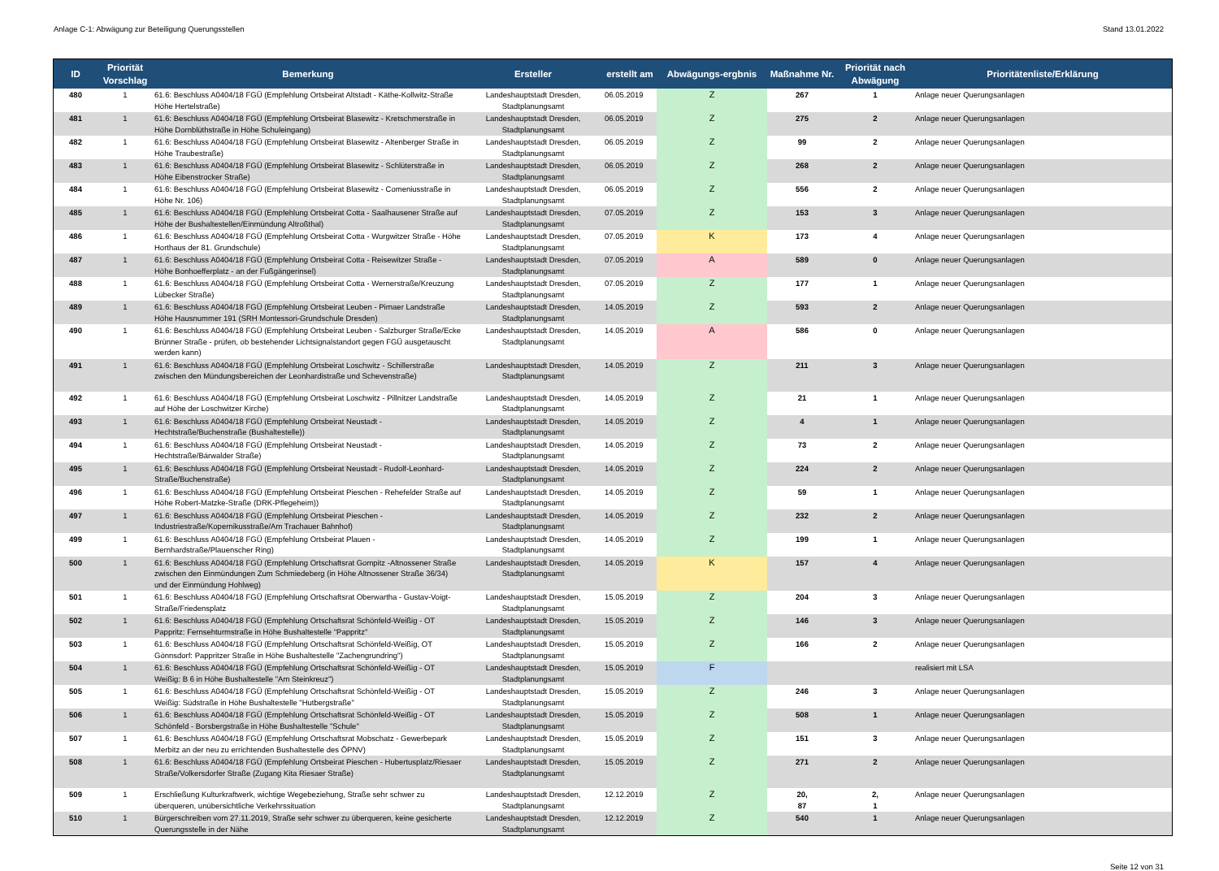Anlage C-1: Abwägung zur Beteiligung Querungsstellen Stand 13.01.2022
| ID | Priorität Vorschlag | Bemerkung | Ersteller | erstellt am | Abwägungs-ergbnis | Maßnahme Nr. | Priorität nach Abwägung | Prioritätenliste/Erklärung |
| --- | --- | --- | --- | --- | --- | --- | --- | --- |
| 480 | 1 | 61.6: Beschluss A0404/18 FGÜ (Empfehlung Ortsbeirat Altstadt - Käthe-Kollwitz-Straße Höhe Hertelstraße) | Landeshauptstadt Dresden, Stadtplanungsamt | 06.05.2019 | Z | 267 | 1 | Anlage neuer Querungsanlagen |
| 481 | 1 | 61.6: Beschluss A0404/18 FGÜ (Empfehlung Ortsbeirat Blasewitz - Kretschmerstraße in Höhe Dornblüthstraße in Höhe Schuleingang) | Landeshauptstadt Dresden, Stadtplanungsamt | 06.05.2019 | Z | 275 | 2 | Anlage neuer Querungsanlagen |
| 482 | 1 | 61.6: Beschluss A0404/18 FGÜ (Empfehlung Ortsbeirat Blasewitz - Altenberger Straße in Höhe Traubestraße) | Landeshauptstadt Dresden, Stadtplanungsamt | 06.05.2019 | Z | 99 | 2 | Anlage neuer Querungsanlagen |
| 483 | 1 | 61.6: Beschluss A0404/18 FGÜ (Empfehlung Ortsbeirat Blasewitz - Schlüterstraße in Höhe Eibenstrocker Straße) | Landeshauptstadt Dresden, Stadtplanungsamt | 06.05.2019 | Z | 268 | 2 | Anlage neuer Querungsanlagen |
| 484 | 1 | 61.6: Beschluss A0404/18 FGÜ (Empfehlung Ortsbeirat Blasewitz - Comeniusstraße in Höhe Nr. 106) | Landeshauptstadt Dresden, Stadtplanungsamt | 06.05.2019 | Z | 556 | 2 | Anlage neuer Querungsanlagen |
| 485 | 1 | 61.6: Beschluss A0404/18 FGÜ (Empfehlung Ortsbeirat Cotta - Saalhausener Straße auf Höhe der Bushaltestellen/Einmündung Altroßthal) | Landeshauptstadt Dresden, Stadtplanungsamt | 07.05.2019 | Z | 153 | 3 | Anlage neuer Querungsanlagen |
| 486 | 1 | 61.6: Beschluss A0404/18 FGÜ (Empfehlung Ortsbeirat Cotta - Wurgwitzer Straße - Höhe Horthaus der 81. Grundschule) | Landeshauptstadt Dresden, Stadtplanungsamt | 07.05.2019 | K | 173 | 4 | Anlage neuer Querungsanlagen |
| 487 | 1 | 61.6: Beschluss A0404/18 FGÜ (Empfehlung Ortsbeirat Cotta - Reisewitzer Straße - Höhe Bonhoefferplatz - an der Fußgängerinsel) | Landeshauptstadt Dresden, Stadtplanungsamt | 07.05.2019 | A | 589 | 0 | Anlage neuer Querungsanlagen |
| 488 | 1 | 61.6: Beschluss A0404/18 FGÜ (Empfehlung Ortsbeirat Cotta - Wernerstraße/Kreuzung Lübecker Straße) | Landeshauptstadt Dresden, Stadtplanungsamt | 07.05.2019 | Z | 177 | 1 | Anlage neuer Querungsanlagen |
| 489 | 1 | 61.6: Beschluss A0404/18 FGÜ (Empfehlung Ortsbeirat Leuben - Pirnaer Landstraße Höhe Hausnummer 191 (SRH Montessori-Grundschule Dresden) | Landeshauptstadt Dresden, Stadtplanungsamt | 14.05.2019 | Z | 593 | 2 | Anlage neuer Querungsanlagen |
| 490 | 1 | 61.6: Beschluss A0404/18 FGÜ (Empfehlung Ortsbeirat Leuben - Salzburger Straße/Ecke Brünner Straße - prüfen, ob bestehender Lichtsignalstandort gegen FGÜ ausgetauscht werden kann) | Landeshauptstadt Dresden, Stadtplanungsamt | 14.05.2019 | A | 586 | 0 | Anlage neuer Querungsanlagen |
| 491 | 1 | 61.6: Beschluss A0404/18 FGÜ (Empfehlung Ortsbeirat Loschwitz - Schillerstraße zwischen den Mündungsbereichen der Leonhardistraße und Schevenstraße) | Landeshauptstadt Dresden, Stadtplanungsamt | 14.05.2019 | Z | 211 | 3 | Anlage neuer Querungsanlagen |
| 492 | 1 | 61.6: Beschluss A0404/18 FGÜ (Empfehlung Ortsbeirat Loschwitz - Pillnitzer Landstraße auf Höhe der Loschwitzer Kirche) | Landeshauptstadt Dresden, Stadtplanungsamt | 14.05.2019 | Z | 21 | 1 | Anlage neuer Querungsanlagen |
| 493 | 1 | 61.6: Beschluss A0404/18 FGÜ (Empfehlung Ortsbeirat Neustadt - Hechtstraße/Buchenstraße (Bushaltestelle)) | Landeshauptstadt Dresden, Stadtplanungsamt | 14.05.2019 | Z | 4 | 1 | Anlage neuer Querungsanlagen |
| 494 | 1 | 61.6: Beschluss A0404/18 FGÜ (Empfehlung Ortsbeirat Neustadt - Hechtstraße/Bärwalder Straße) | Landeshauptstadt Dresden, Stadtplanungsamt | 14.05.2019 | Z | 73 | 2 | Anlage neuer Querungsanlagen |
| 495 | 1 | 61.6: Beschluss A0404/18 FGÜ (Empfehlung Ortsbeirat Neustadt - Rudolf-Leonhard-Straße/Buchenstraße) | Landeshauptstadt Dresden, Stadtplanungsamt | 14.05.2019 | Z | 224 | 2 | Anlage neuer Querungsanlagen |
| 496 | 1 | 61.6: Beschluss A0404/18 FGÜ (Empfehlung Ortsbeirat Pieschen - Rehefelder Straße auf Höhe Robert-Matzke-Straße (DRK-Pflegeheim)) | Landeshauptstadt Dresden, Stadtplanungsamt | 14.05.2019 | Z | 59 | 1 | Anlage neuer Querungsanlagen |
| 497 | 1 | 61.6: Beschluss A0404/18 FGÜ (Empfehlung Ortsbeirat Pieschen - Industriestraße/Kopernikusstraße/Am Trachauer Bahnhof) | Landeshauptstadt Dresden, Stadtplanungsamt | 14.05.2019 | Z | 232 | 2 | Anlage neuer Querungsanlagen |
| 499 | 1 | 61.6: Beschluss A0404/18 FGÜ (Empfehlung Ortsbeirat Plauen - Bernhardstraße/Plauenscher Ring) | Landeshauptstadt Dresden, Stadtplanungsamt | 14.05.2019 | Z | 199 | 1 | Anlage neuer Querungsanlagen |
| 500 | 1 | 61.6: Beschluss A0404/18 FGÜ (Empfehlung Ortschaftsrat Gompitz -Altnossener Straße zwischen den Einmündungen Zum Schmiedeberg (in Höhe Altnossener Straße 36/34) und der Einmündung Hohlweg) | Landeshauptstadt Dresden, Stadtplanungsamt | 14.05.2019 | K | 157 | 4 | Anlage neuer Querungsanlagen |
| 501 | 1 | 61.6: Beschluss A0404/18 FGÜ (Empfehlung Ortschaftsrat Oberwartha - Gustav-Voigt-Straße/Friedensplatz | Landeshauptstadt Dresden, Stadtplanungsamt | 15.05.2019 | Z | 204 | 3 | Anlage neuer Querungsanlagen |
| 502 | 1 | 61.6: Beschluss A0404/18 FGÜ (Empfehlung Ortschaftsrat Schönfeld-Weißig - OT Pappritz: Fernsehturmstraße in Höhe Bushaltestelle "Pappritz" | Landeshauptstadt Dresden, Stadtplanungsamt | 15.05.2019 | Z | 146 | 3 | Anlage neuer Querungsanlagen |
| 503 | 1 | 61.6: Beschluss A0404/18 FGÜ (Empfehlung Ortschaftsrat Schönfeld-Weißig, OT Gönnsdorf: Pappritzer Straße in Höhe Bushaltestelle "Zachengrundring") | Landeshauptstadt Dresden, Stadtplanungsamt | 15.05.2019 | Z | 166 | 2 | Anlage neuer Querungsanlagen |
| 504 | 1 | 61.6: Beschluss A0404/18 FGÜ (Empfehlung Ortschaftsrat Schönfeld-Weißig - OT Weißig: B 6 in Höhe Bushaltestelle "Am Steinkreuz") | Landeshauptstadt Dresden, Stadtplanungsamt | 15.05.2019 | F | | | realisiert mit LSA |
| 505 | 1 | 61.6: Beschluss A0404/18 FGÜ (Empfehlung Ortschaftsrat Schönfeld-Weißig - OT Weißig: Südstraße in Höhe Bushaltestelle "Hutbergstraße" | Landeshauptstadt Dresden, Stadtplanungsamt | 15.05.2019 | Z | 246 | 3 | Anlage neuer Querungsanlagen |
| 506 | 1 | 61.6: Beschluss A0404/18 FGÜ (Empfehlung Ortschaftsrat Schönfeld-Weißig - OT Schönfeld - Borsbergstraße in Höhe Bushaltestelle "Schule" | Landeshauptstadt Dresden, Stadtplanungsamt | 15.05.2019 | Z | 508 | 1 | Anlage neuer Querungsanlagen |
| 507 | 1 | 61.6: Beschluss A0404/18 FGÜ (Empfehlung Ortschaftsrat Mobschatz - Gewerbepark Merbitz an der neu zu errichtenden Bushaltestelle des ÖPNV) | Landeshauptstadt Dresden, Stadtplanungsamt | 15.05.2019 | Z | 151 | 3 | Anlage neuer Querungsanlagen |
| 508 | 1 | 61.6: Beschluss A0404/18 FGÜ (Empfehlung Ortsbeirat Pieschen - Hubertusplatz/Riesaer Straße/Volkersdorfer Straße (Zugang Kita Riesaer Straße) | Landeshauptstadt Dresden, Stadtplanungsamt | 15.05.2019 | Z | 271 | 2 | Anlage neuer Querungsanlagen |
| 509 | 1 | Erschließung Kulturkraftwerk, wichtige Wegebeziehung, Straße sehr schwer zu überqueren, unübersichtliche Verkehrssituation | Landeshauptstadt Dresden, Stadtplanungsamt | 12.12.2019 | Z | 20, 87 | 2, 1 | Anlage neuer Querungsanlagen |
| 510 | 1 | Bürgerschreiben vom 27.11.2019, Straße sehr schwer zu überqueren, keine gesicherte Querungsstelle in der Nähe | Landeshauptstadt Dresden, Stadtplanungsamt | 12.12.2019 | Z | 540 | 1 | Anlage neuer Querungsanlagen |
Seite 12 von 31